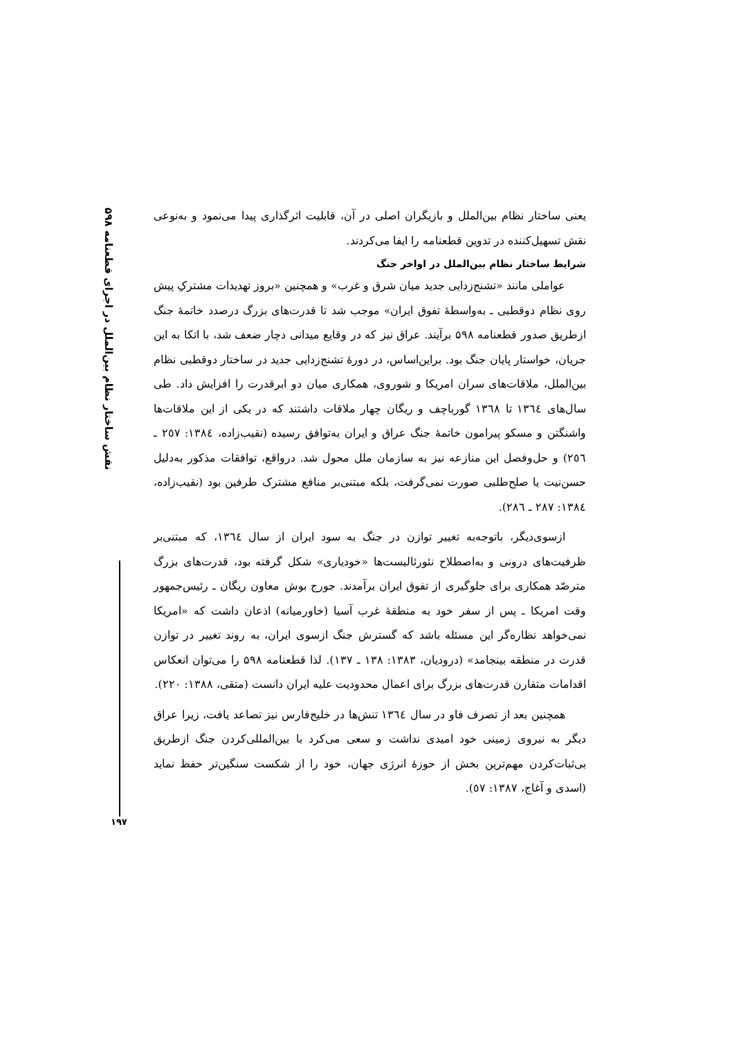نقش ساختار نظام بین‌الملل در اجرای قطعنامه ۵۹۸
یعنی ساختار نظام بین‌الملل و بازیگران اصلی در آن، قابلیت اثرگذاری پیدا می‌نمود و به‌نوعی نقش تسهیل‌کننده در تدوین قطعنامه را ایفا می‌کردند.
شرایط ساختار نظام بین‌الملل در اواخر جنگ
عواملی مانند «تشنج‌زدایی جدید میان شرق و غرب» و همچنین «بروز تهدیدات مشترکِ پیش روی نظام دوقطبی ـ به‌واسطهٔ تفوق ایران» موجب شد تا قدرت‌های بزرگ درصدد خاتمهٔ جنگ ازطریق صدور قطعنامه ۵۹۸ برآیند. عراق نیز که در وقایع میدانی دچار ضعف شد، با اتکا به این جریان، خواستار پایان جنگ بود. براین‌اساس، در دورهٔ تشنج‌زدایی جدید در ساختار دوقطبی نظام بین‌الملل، ملاقات‌های سران امریکا و شوروی، همکاری میان دو ابرقدرت را افزایش داد. طی سال‌های ١٣٦٤ تا ١٣٦٨ گورباچف و ریگان چهار ملاقات داشتند که در یکی از این ملاقات‌ها واشنگتن و مسکو پیرامون خاتمهٔ جنگ عراق و ایران به‌توافق رسیده (نقیب‌زاده، ١٣٨٤: ٢٥٧ ـ ٢٥٦) و حل‌وفصل این منازعه نیز به سازمان ملل محول شد. درواقع، توافقات مذکور به‌دلیل حسن‌نیت یا صلح‌طلبی صورت نمی‌گرفت، بلکه مبتنی‌بر منافع مشترک طرفین بود (نقیب‌زاده، ١٣٨٤: ٢٨٧ ـ ٢٨٦).
ازسوی‌دیگر، باتوجه‌به تغییر توازن در جنگ به سود ایران از سال ١٣٦٤، که مبتنی‌بر ظرفیت‌های درونی و به‌اصطلاح نئورئالیست‌ها «خودیاری» شکل گرفته بود، قدرت‌های بزرگ مترصّد همکاری برای جلوگیری از تفوق ایران برآمدند. جورج بوش معاون ریگان ـ رئیس‌جمهور وقت امریکا ـ پس از سفر خود به منطقهٔ غرب آسیا (خاورمیانه) اذعان داشت که «امریکا نمی‌خواهد نظاره‌گر این مسئله باشد که گسترش جنگ ازسوی ایران، به روند تغییر در توازن قدرت در منطقه بینجامد» (درودیان، ١٣٨٣: ١٣٨ ـ ١٣٧). لذا قطعنامه ۵۹۸ را می‌توان انعکاس اقدامات متقارن قدرت‌های بزرگ برای اعمال محدودیت علیه ایران دانست (متقی، ١٣٨٨: ٢٢٠).
همچنین بعد از تصرف فاو در سال ١٣٦٤ تنش‌ها در خلیج‌فارس نیز تصاعد یافت، زیرا عراق دیگر به نیروی زمینی خود امیدی نداشت و سعی می‌کرد با بین‌المللی‌کردن جنگ ازطریق بی‌ثبات‌کردن مهم‌ترین بخش از حوزهٔ انرژی جهان، خود را از شکست سنگین‌تر حفظ نماید (اسدی و آغاج، ١٣٨٧: ٥٧).
۱۹۷